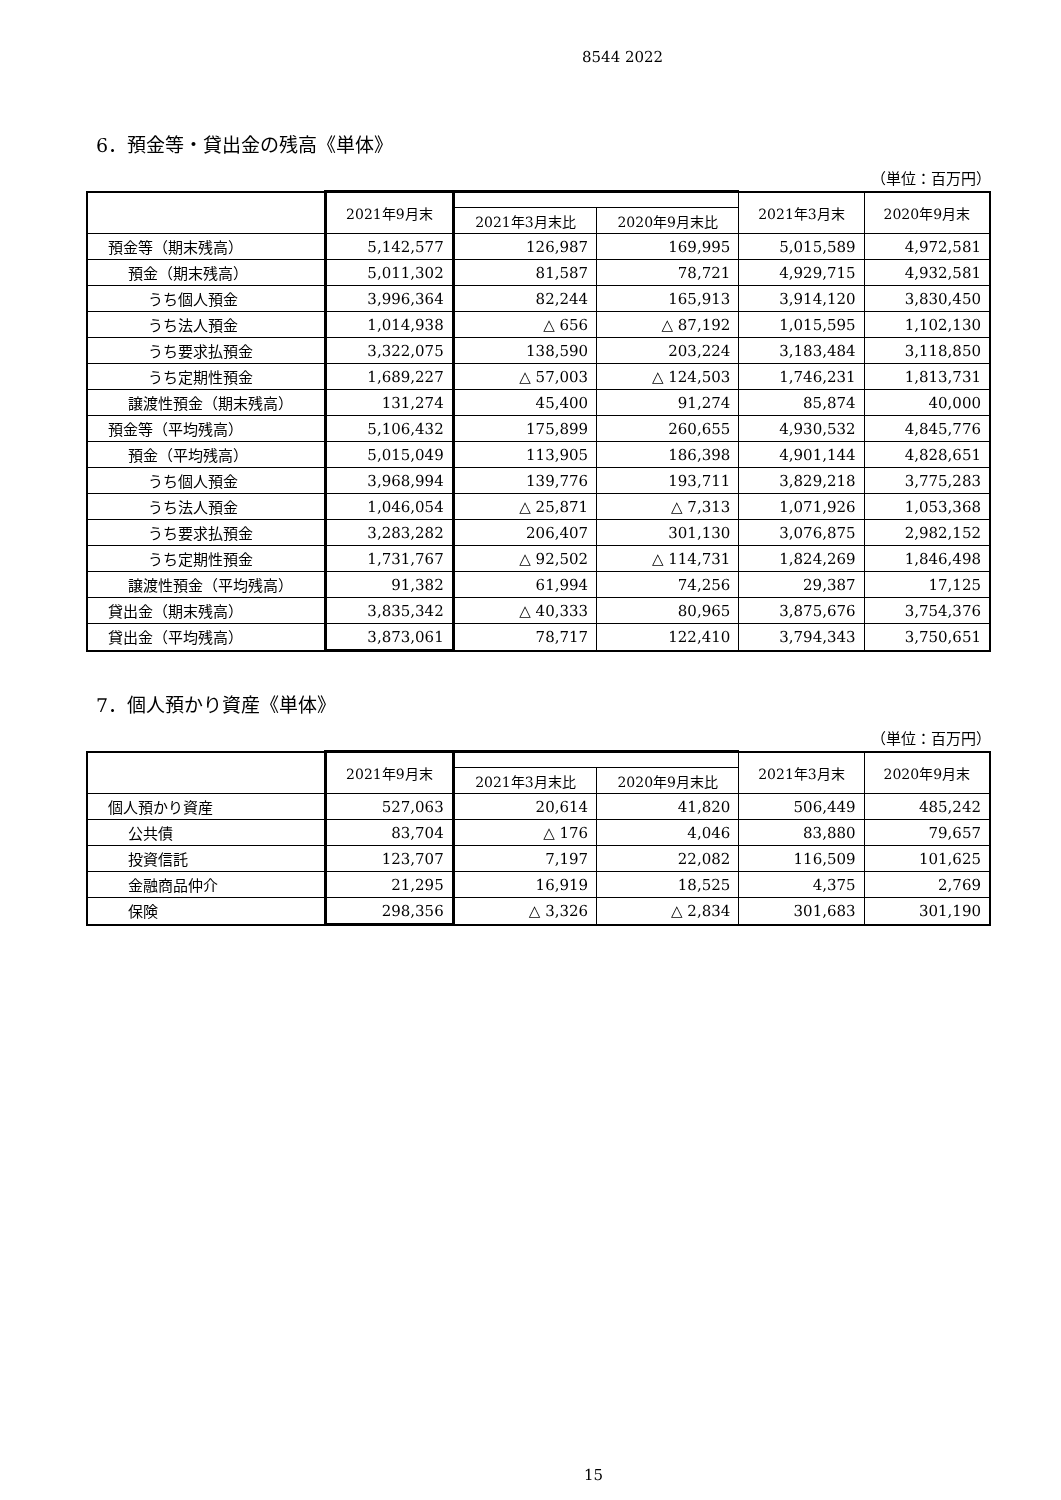8544 2022
6．預金等・貸出金の残高《単体》
（単位：百万円）
| | 2021年9月末 | | | 2021年3月末 | 2020年9月末 |
| --- | --- | --- | --- | --- | --- |
| | | 2021年3月末比 | 2020年9月末比 | | |
| 預金等（期末残高） | 5,142,577 | 126,987 | 169,995 | 5,015,589 | 4,972,581 |
| 預金（期末残高） | 5,011,302 | 81,587 | 78,721 | 4,929,715 | 4,932,581 |
| うち個人預金 | 3,996,364 | 82,244 | 165,913 | 3,914,120 | 3,830,450 |
| うち法人預金 | 1,014,938 | △ 656 | △ 87,192 | 1,015,595 | 1,102,130 |
| うち要求払預金 | 3,322,075 | 138,590 | 203,224 | 3,183,484 | 3,118,850 |
| うち定期性預金 | 1,689,227 | △ 57,003 | △ 124,503 | 1,746,231 | 1,813,731 |
| 譲渡性預金（期末残高） | 131,274 | 45,400 | 91,274 | 85,874 | 40,000 |
| 預金等（平均残高） | 5,106,432 | 175,899 | 260,655 | 4,930,532 | 4,845,776 |
| 預金（平均残高） | 5,015,049 | 113,905 | 186,398 | 4,901,144 | 4,828,651 |
| うち個人預金 | 3,968,994 | 139,776 | 193,711 | 3,829,218 | 3,775,283 |
| うち法人預金 | 1,046,054 | △ 25,871 | △ 7,313 | 1,071,926 | 1,053,368 |
| うち要求払預金 | 3,283,282 | 206,407 | 301,130 | 3,076,875 | 2,982,152 |
| うち定期性預金 | 1,731,767 | △ 92,502 | △ 114,731 | 1,824,269 | 1,846,498 |
| 譲渡性預金（平均残高） | 91,382 | 61,994 | 74,256 | 29,387 | 17,125 |
| 貸出金（期末残高） | 3,835,342 | △ 40,333 | 80,965 | 3,875,676 | 3,754,376 |
| 貸出金（平均残高） | 3,873,061 | 78,717 | 122,410 | 3,794,343 | 3,750,651 |
7．個人預かり資産《単体》
（単位：百万円）
| | 2021年9月末 | | | 2021年3月末 | 2020年9月末 |
| --- | --- | --- | --- | --- | --- |
| | | 2021年3月末比 | 2020年9月末比 | | |
| 個人預かり資産 | 527,063 | 20,614 | 41,820 | 506,449 | 485,242 |
| 公共債 | 83,704 | △ 176 | 4,046 | 83,880 | 79,657 |
| 投資信託 | 123,707 | 7,197 | 22,082 | 116,509 | 101,625 |
| 金融商品仲介 | 21,295 | 16,919 | 18,525 | 4,375 | 2,769 |
| 保険 | 298,356 | △ 3,326 | △ 2,834 | 301,683 | 301,190 |
15